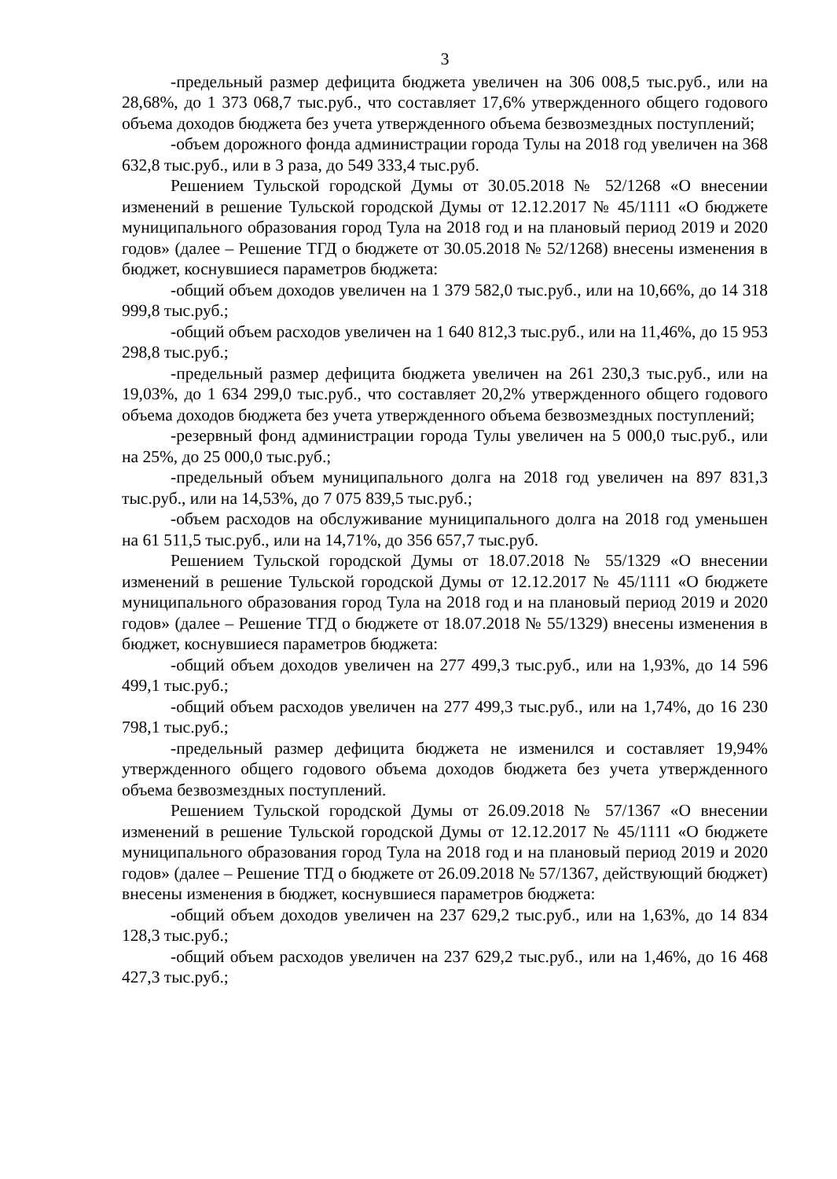3
-предельный размер дефицита бюджета увеличен на 306 008,5 тыс.руб., или на 28,68%, до 1 373 068,7 тыс.руб., что составляет 17,6% утвержденного общего годового объема доходов бюджета без учета утвержденного объема безвозмездных поступлений;
-объем дорожного фонда администрации города Тулы на 2018 год увеличен на 368 632,8 тыс.руб., или в 3 раза, до 549 333,4 тыс.руб.
Решением Тульской городской Думы от 30.05.2018 № 52/1268 «О внесении изменений в решение Тульской городской Думы от 12.12.2017 № 45/1111 «О бюджете муниципального образования город Тула на 2018 год и на плановый период 2019 и 2020 годов» (далее – Решение ТГД о бюджете от 30.05.2018 № 52/1268) внесены изменения в бюджет, коснувшиеся параметров бюджета:
-общий объем доходов увеличен на 1 379 582,0 тыс.руб., или на 10,66%, до 14 318 999,8 тыс.руб.;
-общий объем расходов увеличен на 1 640 812,3 тыс.руб., или на 11,46%, до 15 953 298,8 тыс.руб.;
-предельный размер дефицита бюджета увеличен на 261 230,3 тыс.руб., или на 19,03%, до 1 634 299,0 тыс.руб., что составляет 20,2% утвержденного общего годового объема доходов бюджета без учета утвержденного объема безвозмездных поступлений;
-резервный фонд администрации города Тулы увеличен на 5 000,0 тыс.руб., или на 25%, до 25 000,0 тыс.руб.;
-предельный объем муниципального долга на 2018 год увеличен на 897 831,3 тыс.руб., или на 14,53%, до 7 075 839,5 тыс.руб.;
-объем расходов на обслуживание муниципального долга на 2018 год уменьшен на 61 511,5 тыс.руб., или на 14,71%, до 356 657,7 тыс.руб.
Решением Тульской городской Думы от 18.07.2018 № 55/1329 «О внесении изменений в решение Тульской городской Думы от 12.12.2017 № 45/1111 «О бюджете муниципального образования город Тула на 2018 год и на плановый период 2019 и 2020 годов» (далее – Решение ТГД о бюджете от 18.07.2018 № 55/1329) внесены изменения в бюджет, коснувшиеся параметров бюджета:
-общий объем доходов увеличен на 277 499,3 тыс.руб., или на 1,93%, до 14 596 499,1 тыс.руб.;
-общий объем расходов увеличен на 277 499,3 тыс.руб., или на 1,74%, до 16 230 798,1 тыс.руб.;
-предельный размер дефицита бюджета не изменился и составляет 19,94% утвержденного общего годового объема доходов бюджета без учета утвержденного объема безвозмездных поступлений.
Решением Тульской городской Думы от 26.09.2018 № 57/1367 «О внесении изменений в решение Тульской городской Думы от 12.12.2017 № 45/1111 «О бюджете муниципального образования город Тула на 2018 год и на плановый период 2019 и 2020 годов» (далее – Решение ТГД о бюджете от 26.09.2018 № 57/1367, действующий бюджет) внесены изменения в бюджет, коснувшиеся параметров бюджета:
-общий объем доходов увеличен на 237 629,2 тыс.руб., или на 1,63%, до 14 834 128,3 тыс.руб.;
-общий объем расходов увеличен на 237 629,2 тыс.руб., или на 1,46%, до 16 468 427,3 тыс.руб.;